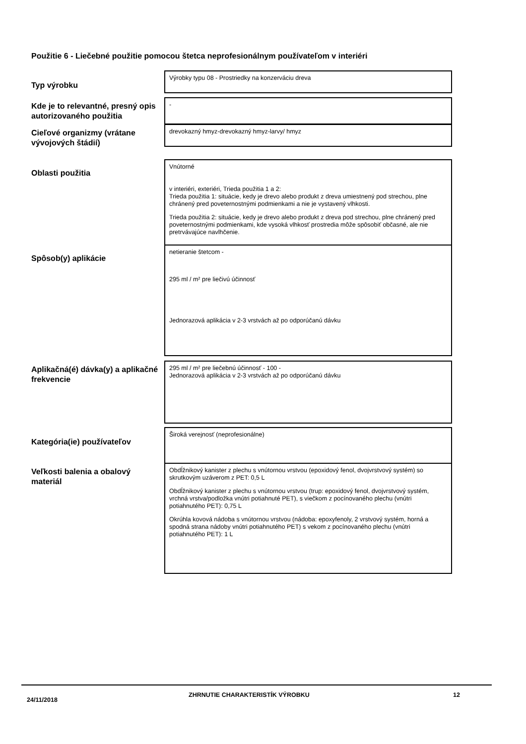Použitie 6 - Liečebné použitie pomocou štetca neprofesionálnym používateľom v interiéri
Typ výrobku
Výrobky typu 08 - Prostriedky na konzerváciu dreva
Kde je to relevantné, presný opis autorizovaného použitia
-
Cieľové organizmy (vrátane vývojových štádií)
drevokazný hmyz-drevokazný hmyz-larvy/ hmyz
Oblasti použitia
Vnútorné
v interiéri, exteriéri, Trieda použitia 1 a 2:
Trieda použitia 1: situácie, kedy je drevo alebo produkt z dreva umiestnený pod strechou, plne chránený pred poveternostnými podmienkami a nie je vystavený vlhkosti.
Trieda použitia 2: situácie, kedy je drevo alebo produkt z dreva pod strechou, plne chránený pred poveternostnými podmienkami, kde vysoká vlhkosť prostredia môže spôsobiť občasné, ale nie pretrvávajúce navlhčenie.
Spôsob(y) aplikácie
netieranie štetcom -
295 ml / m² pre liečivú účinnosť
Jednorazová aplikácia v 2-3 vrstvách až po odporúčanú dávku
Aplikačná(é) dávka(y) a aplikačné frekvencie
295 ml / m² pre liečebnú účinnosť - 100 -
Jednorazová aplikácia v 2-3 vrstvách až po odporúčanú dávku
Kategória(ie) používateľov
Široká verejnosť (neprofesionálne)
Veľkosti balenia a obalový materiál
Obdĺžnikový kanister z plechu s vnútornou vrstvou (epoxidový fenol, dvojvrstvový systém) so skrutkovým uzáverom z PET: 0,5 L
Obdĺžnikový kanister z plechu s vnútornou vrstvou (trup: epoxidový fenol, dvojvrstvový systém, vrchná vrstva/podložka vnútri potiahnuté PET), s viečkom z pocínovaného plechu (vnútri potiahnutého PET): 0,75 L
Okrúhla kovová nádoba s vnútornou vrstvou (nádoba: epoxyfenoly, 2 vrstvový systém, horná a spodná strana nádoby vnútri potiahnutého PET) s vekom z pocínovaného plechu (vnútri potiahnutého PET): 1 L
24/11/2018
ZHRNUTIE CHARAKTERISTÍK VÝROBKU
12